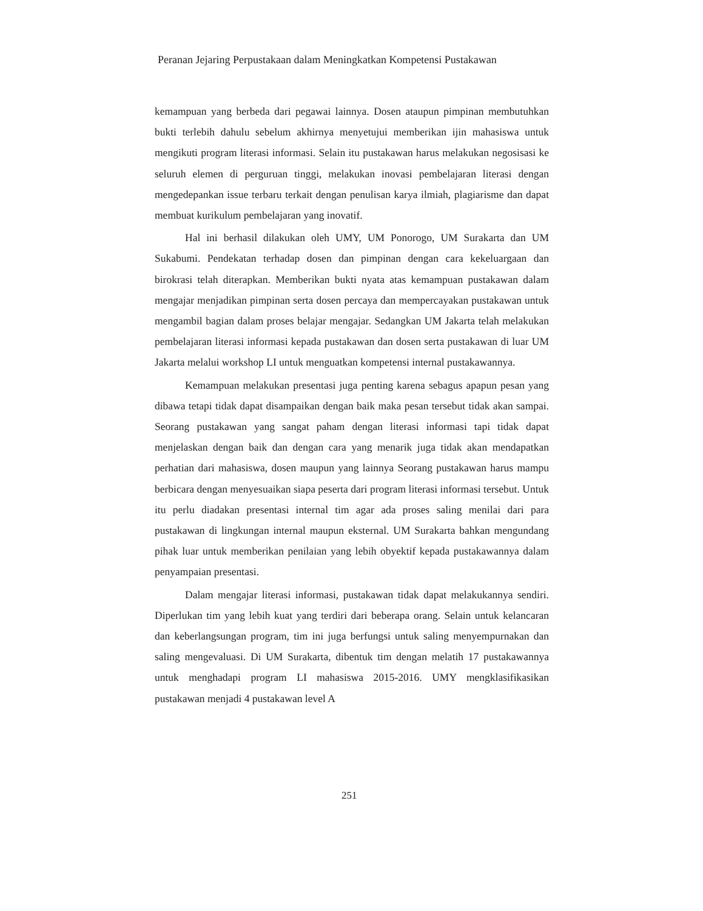Peranan Jejaring Perpustakaan dalam Meningkatkan Kompetensi Pustakawan
kemampuan yang berbeda dari pegawai lainnya. Dosen ataupun pimpinan membutuhkan bukti terlebih dahulu sebelum akhirnya menyetujui memberikan ijin mahasiswa untuk mengikuti program literasi informasi. Selain itu pustakawan harus melakukan negosisasi ke seluruh elemen di perguruan tinggi, melakukan inovasi pembelajaran literasi dengan mengedepankan issue terbaru terkait dengan penulisan karya ilmiah, plagiarisme dan dapat membuat kurikulum pembelajaran yang inovatif.
Hal ini berhasil dilakukan oleh UMY, UM Ponorogo, UM Surakarta dan UM Sukabumi. Pendekatan terhadap dosen dan pimpinan dengan cara kekeluargaan dan birokrasi telah diterapkan. Memberikan bukti nyata atas kemampuan pustakawan dalam mengajar menjadikan pimpinan serta dosen percaya dan mempercayakan pustakawan untuk mengambil bagian dalam proses belajar mengajar. Sedangkan UM Jakarta telah melakukan pembelajaran literasi informasi kepada pustakawan dan dosen serta pustakawan di luar UM Jakarta melalui workshop LI untuk menguatkan kompetensi internal pustakawannya.
Kemampuan melakukan presentasi juga penting karena sebagus apapun pesan yang dibawa tetapi tidak dapat disampaikan dengan baik maka pesan tersebut tidak akan sampai. Seorang pustakawan yang sangat paham dengan literasi informasi tapi tidak dapat menjelaskan dengan baik dan dengan cara yang menarik juga tidak akan mendapatkan perhatian dari mahasiswa, dosen maupun yang lainnya Seorang pustakawan harus mampu berbicara dengan menyesuaikan siapa peserta dari program literasi informasi tersebut. Untuk itu perlu diadakan presentasi internal tim agar ada proses saling menilai dari para pustakawan di lingkungan internal maupun eksternal. UM Surakarta bahkan mengundang pihak luar untuk memberikan penilaian yang lebih obyektif kepada pustakawannya dalam penyampaian presentasi.
Dalam mengajar literasi informasi, pustakawan tidak dapat melakukannya sendiri. Diperlukan tim yang lebih kuat yang terdiri dari beberapa orang. Selain untuk kelancaran dan keberlangsungan program, tim ini juga berfungsi untuk saling menyempurnakan dan saling mengevaluasi. Di UM Surakarta, dibentuk tim dengan melatih 17 pustakawannya untuk menghadapi program LI mahasiswa 2015-2016. UMY mengklasifikasikan pustakawan menjadi 4 pustakawan level A
251